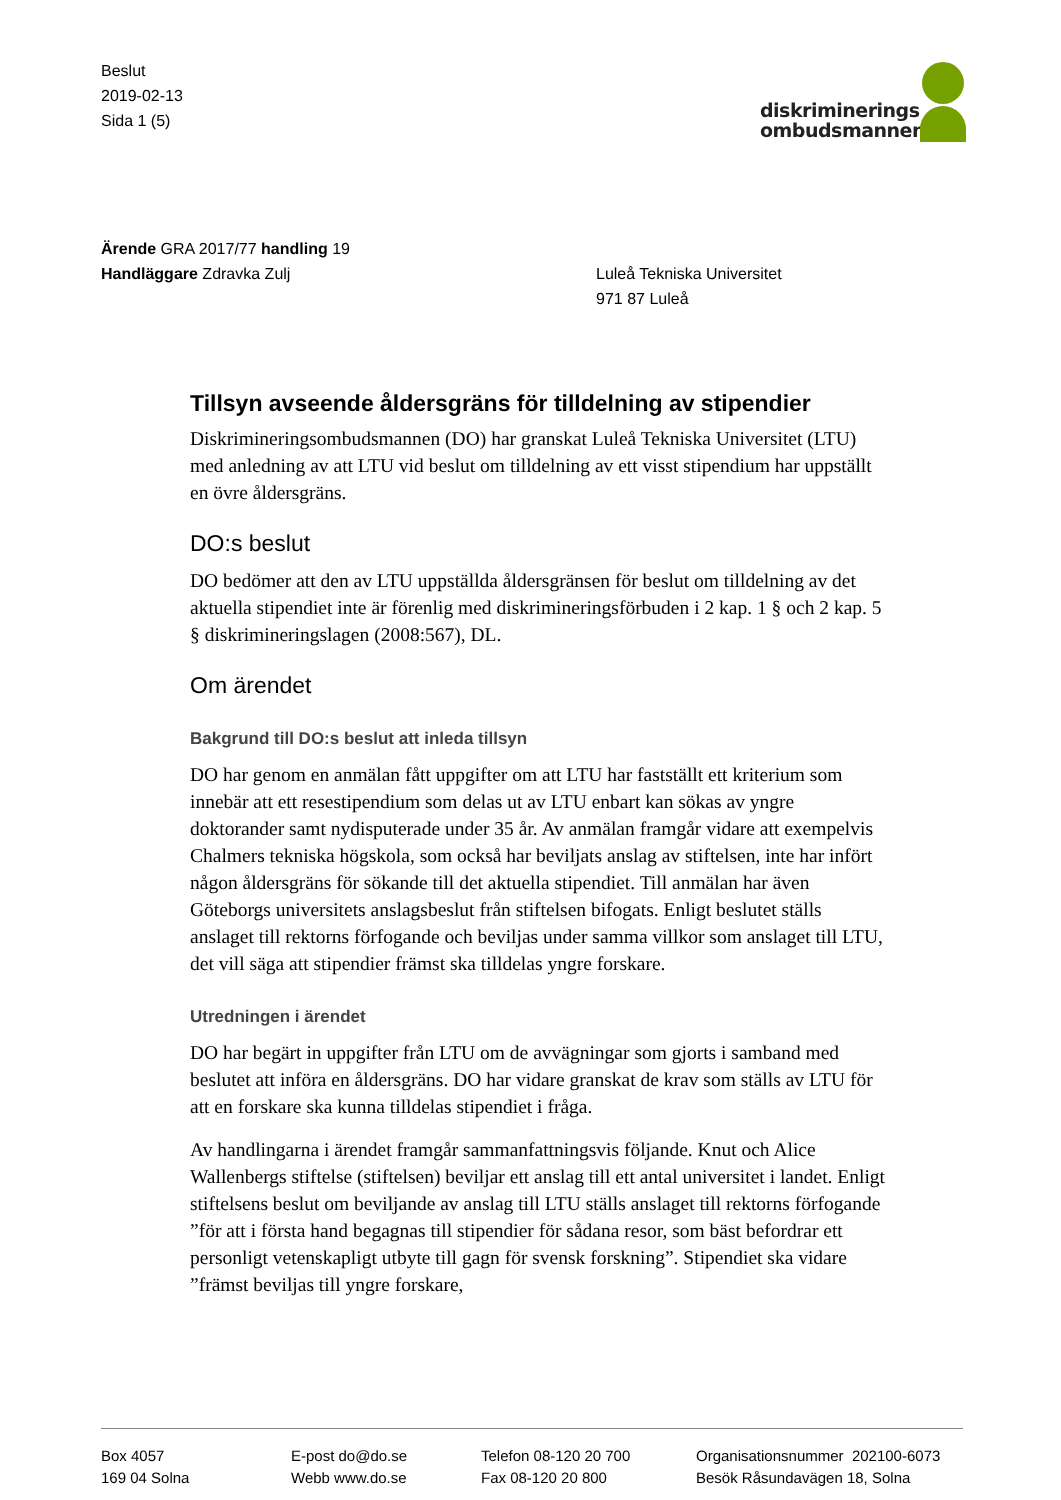Beslut
2019-02-13
Sida 1 (5)
diskriminerings
ombudsmannen
Ärende GRA 2017/77 handling 19
Handläggare Zdravka Zulj
Luleå Tekniska Universitet
971 87 Luleå
Tillsyn avseende åldersgräns för tilldelning av stipendier
Diskrimineringsombudsmannen (DO) har granskat Luleå Tekniska Universitet (LTU) med anledning av att LTU vid beslut om tilldelning av ett visst stipendium har uppställt en övre åldersgräns.
DO:s beslut
DO bedömer att den av LTU uppställda åldersgränsen för beslut om tilldelning av det aktuella stipendiet inte är förenlig med diskrimineringsförbuden i 2 kap. 1 § och 2 kap. 5 § diskrimineringslagen (2008:567), DL.
Om ärendet
Bakgrund till DO:s beslut att inleda tillsyn
DO har genom en anmälan fått uppgifter om att LTU har fastställt ett kriterium som innebär att ett resestipendium som delas ut av LTU enbart kan sökas av yngre doktorander samt nydisputerade under 35 år. Av anmälan framgår vidare att exempelvis Chalmers tekniska högskola, som också har beviljats anslag av stiftelsen, inte har infört någon åldersgräns för sökande till det aktuella stipendiet. Till anmälan har även Göteborgs universitets anslagsbeslut från stiftelsen bifogats. Enligt beslutet ställs anslaget till rektorns förfogande och beviljas under samma villkor som anslaget till LTU, det vill säga att stipendier främst ska tilldelas yngre forskare.
Utredningen i ärendet
DO har begärt in uppgifter från LTU om de avvägningar som gjorts i samband med beslutet att införa en åldersgräns. DO har vidare granskat de krav som ställs av LTU för att en forskare ska kunna tilldelas stipendiet i fråga.
Av handlingarna i ärendet framgår sammanfattningsvis följande. Knut och Alice Wallenbergs stiftelse (stiftelsen) beviljar ett anslag till ett antal universitet i landet. Enligt stiftelsens beslut om beviljande av anslag till LTU ställs anslaget till rektorns förfogande ”för att i första hand begagnas till stipendier för sådana resor, som bäst befordrar ett personligt vetenskapligt utbyte till gagn för svensk forskning”. Stipendiet ska vidare ”främst beviljas till yngre forskare,
Box 4057
169 04 Solna
E-post do@do.se
Webb www.do.se
Telefon 08-120 20 700
Fax 08-120 20 800
Organisationsnummer 202100-6073
Besök Råsundavägen 18, Solna